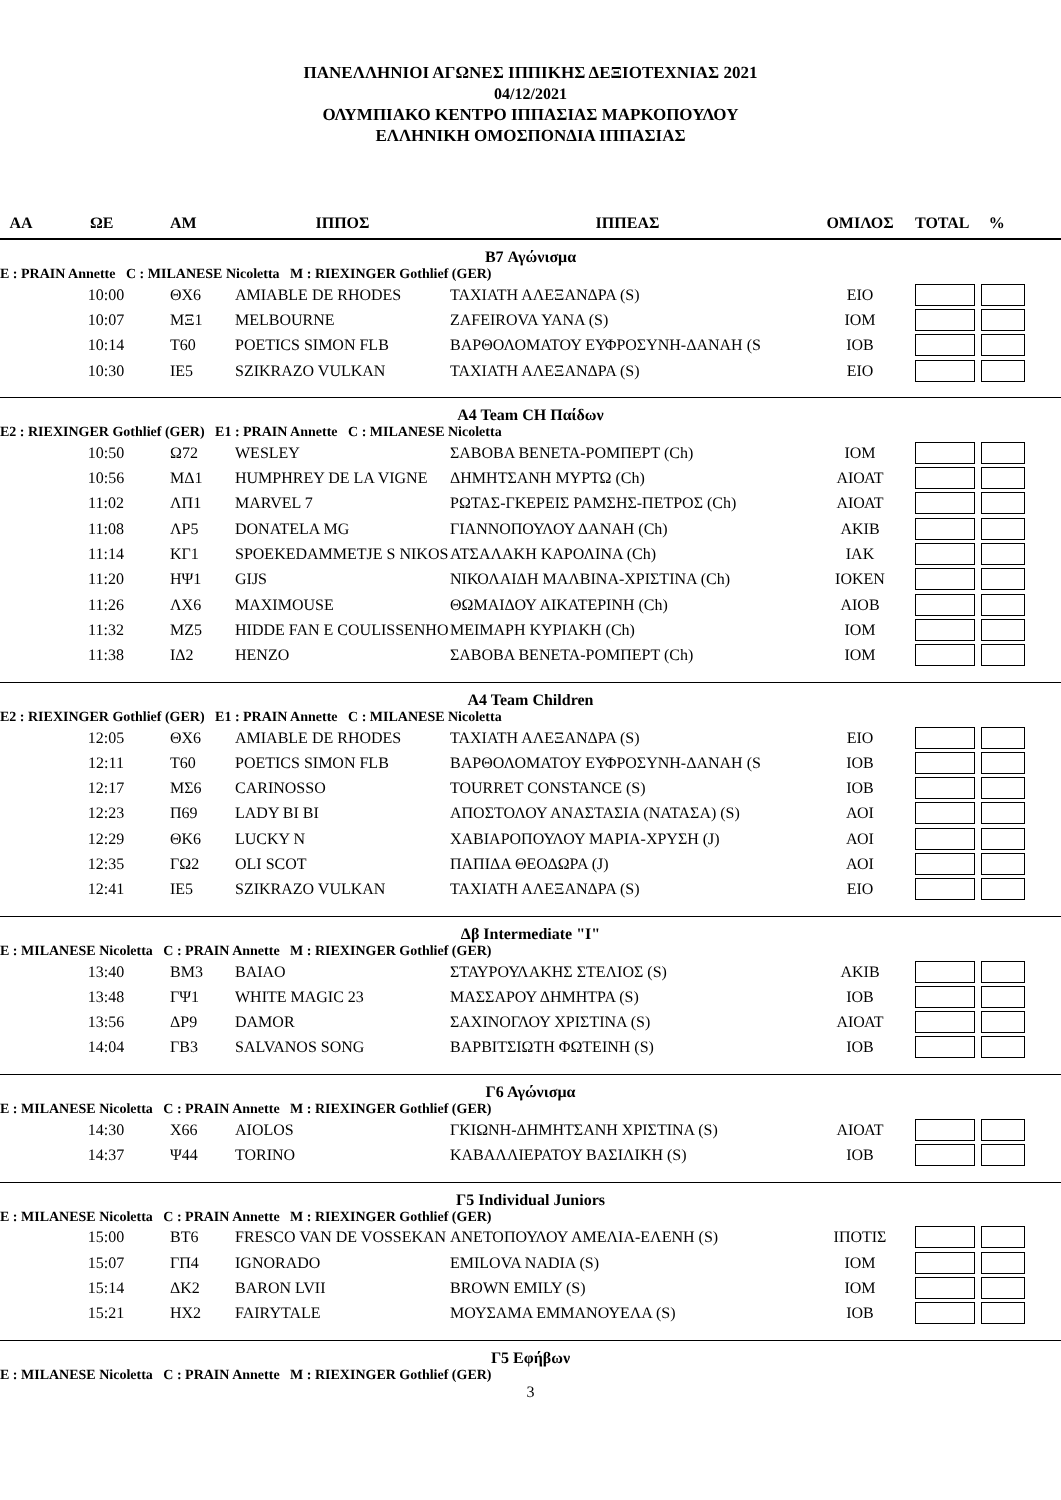ΠΑΝΕΛΛΗΝΙΟΙ ΑΓΩΝΕΣ ΙΠΠΙΚΗΣ ΔΕΞΙΟΤΕΧΝΙΑΣ 2021
04/12/2021
ΟΛΥΜΠΙΑΚΟ ΚΕΝΤΡΟ ΙΠΠΑΣΙΑΣ ΜΑΡΚΟΠΟΥΛΟΥ
ΕΛΛΗΝΙΚΗ ΟΜΟΣΠΟΝΔΙΑ ΙΠΠΑΣΙΑΣ
| ΑΑ | ΩΕ | ΑΜ | ΙΠΠΟΣ | ΙΠΠΕΑΣ | ΟΜΙΛΟΣ | TOTAL % |
| --- | --- | --- | --- | --- | --- | --- |
| B7 Αγώνισμα | | | | | | |
| E : PRAIN Annette C : MILANESE Nicoletta M : RIEXINGER Gothlief (GER) | | | | | | |
| | 10:00 | ΘΧ6 | AMIABLE DE RHODES | ΤΑΧΙΑΤΗ ΑΛΕΞΑΝΔΡΑ (S) | ΕΙΟ | |
| | 10:07 | ΜΞ1 | MELBOURNE | ZAFEIROVA YANA (S) | ΙΟΜ | |
| | 10:14 | Τ60 | POETICS SIMON FLB | ΒΑΡΘΟΛΟΜΑΤΟΥ ΕΥΦΡΟΣΥΝΗ-ΔΑΝΑΗ (S | ΙΟΒ | |
| | 10:30 | ΙΕ5 | SZIKRAZO VULKAN | ΤΑΧΙΑΤΗ ΑΛΕΞΑΝΔΡΑ (S) | ΕΙΟ | |
| A4 Team CH Παίδων | | | | | | |
| E2 : RIEXINGER Gothlief (GER) E1 : PRAIN Annette C : MILANESE Nicoletta | | | | | | |
| | 10:50 | Ω72 | WESLEY | ΣΑΒΟΒΑ ΒΕΝΕΤΑ-ΡΟΜΠΕΡΤ (Ch) | ΙΟΜ | |
| | 10:56 | ΜΔ1 | HUMPHREY DE LA VIGNE | ΔΗΜΗΤΣΑΝΗ ΜΥΡΤΩ (Ch) | ΑΙΟΑΤ | |
| | 11:02 | ΛΠ1 | MARVEL 7 | ΡΩΤΑΣ-ΓΚΕΡΕΙΣ ΡΑΜΣΗΣ-ΠΕΤΡΟΣ (Ch) | ΑΙΟΑΤ | |
| | 11:08 | ΛΡ5 | DONATELA MG | ΓΙΑΝΝΟΠΟΥΛΟΥ ΔΑΝΑΗ (Ch) | ΑΚΙΒ | |
| | 11:14 | ΚΓ1 | SPOEKEDAMMETJE S NIKOS | ΑΤΣΑΛΑΚΗ ΚΑΡΟΛΙΝΑ (Ch) | ΙΑΚ | |
| | 11:20 | ΗΨ1 | GIJS | ΝΙΚΟΛΑΙΔΗ ΜΑΛΒΙΝΑ-ΧΡΙΣΤΙΝΑ (Ch) | ΙΟΚΕΝ | |
| | 11:26 | ΛΧ6 | MAXIMOUSE | ΘΩΜΑΙΔΟΥ ΑΙΚΑΤΕΡΙΝΗ (Ch) | ΑΙΟΒ | |
| | 11:32 | ΜΖ5 | HIDDE FAN E COULISSENHO | ΜΕΙΜΑΡΗ ΚΥΡΙΑΚΗ (Ch) | ΙΟΜ | |
| | 11:38 | ΙΔ2 | HENZO | ΣΑΒΟΒΑ ΒΕΝΕΤΑ-ΡΟΜΠΕΡΤ (Ch) | ΙΟΜ | |
| A4 Team Children | | | | | | |
| E2 : RIEXINGER Gothlief (GER) E1 : PRAIN Annette C : MILANESE Nicoletta | | | | | | |
| | 12:05 | ΘΧ6 | AMIABLE DE RHODES | ΤΑΧΙΑΤΗ ΑΛΕΞΑΝΔΡΑ (S) | ΕΙΟ | |
| | 12:11 | Τ60 | POETICS SIMON FLB | ΒΑΡΘΟΛΟΜΑΤΟΥ ΕΥΦΡΟΣΥΝΗ-ΔΑΝΑΗ (S | ΙΟΒ | |
| | 12:17 | ΜΣ6 | CARINOSSO | TOURRET CONSTANCE (S) | ΙΟΒ | |
| | 12:23 | Π69 | LADY BI BI | ΑΠΟΣΤΟΛΟΥ ΑΝΑΣΤΑΣΙΑ (ΝΑΤΑΣΑ) (S) | ΑΟΙ | |
| | 12:29 | ΘΚ6 | LUCKY N | ΧΑΒΙΑΡΟΠΟΥΛΟΥ ΜΑΡΙΑ-ΧΡΥΣΗ (J) | ΑΟΙ | |
| | 12:35 | ΓΩ2 | OLI SCOT | ΠΑΠΙΔΑ ΘΕΟΔΩΡΑ (J) | ΑΟΙ | |
| | 12:41 | ΙΕ5 | SZIKRAZO VULKAN | ΤΑΧΙΑΤΗ ΑΛΕΞΑΝΔΡΑ (S) | ΕΙΟ | |
| Δβ Intermediate "I" | | | | | | |
| E : MILANESE Nicoletta C : PRAIN Annette M : RIEXINGER Gothlief (GER) | | | | | | |
| | 13:40 | ΒΜ3 | BAIAO | ΣΤΑΥΡΟΥΛΑΚΗΣ ΣΤΕΛΙΟΣ (S) | ΑΚΙΒ | |
| | 13:48 | ΓΨ1 | WHITE MAGIC 23 | ΜΑΣΣΑΡΟΥ ΔΗΜΗΤΡΑ (S) | ΙΟΒ | |
| | 13:56 | ΔΡ9 | DAMOR | ΣΑΧΙΝΟΓΛΟΥ ΧΡΙΣΤΙΝΑ (S) | ΑΙΟΑΤ | |
| | 14:04 | ΓΒ3 | SALVANOS SONG | ΒΑΡΒΙΤΣΙΩΤΗ ΦΩΤΕΙΝΗ (S) | ΙΟΒ | |
| Γ6 Αγώνισμα | | | | | | |
| E : MILANESE Nicoletta C : PRAIN Annette M : RIEXINGER Gothlief (GER) | | | | | | |
| | 14:30 | Χ66 | AIOLOS | ΓΚΙΩΝΗ-ΔΗΜΗΤΣΑΝΗ ΧΡΙΣΤΙΝΑ (S) | ΑΙΟΑΤ | |
| | 14:37 | Ψ44 | TORINO | ΚΑΒΑΛΛΙΕΡΑΤΟΥ ΒΑΣΙΛΙΚΗ (S) | ΙΟΒ | |
| Γ5 Individual Juniors | | | | | | |
| E : MILANESE Nicoletta C : PRAIN Annette M : RIEXINGER Gothlief (GER) | | | | | | |
| | 15:00 | ΒΤ6 | FRESCO VAN DE VOSSEKAN | ΑΝΕΤΟΠΟΥΛΟΥ ΑΜΕΛΙΑ-ΕΛΕΝΗ (S) | ΙΠΟΤΙΣ | |
| | 15:07 | ΓΠ4 | IGNORADO | EMILOVA NADIA (S) | ΙΟΜ | |
| | 15:14 | ΔΚ2 | BARON LVII | BROWN EMILY (S) | ΙΟΜ | |
| | 15:21 | ΗΧ2 | FAIRYTALE | ΜΟΥΣΑΜΑ ΕΜΜΑΝΟΥΕΛΑ (S) | ΙΟΒ | |
| Γ5 Εφήβων | | | | | | |
| E : MILANESE Nicoletta C : PRAIN Annette M : RIEXINGER Gothlief (GER) | | | | | | |
3